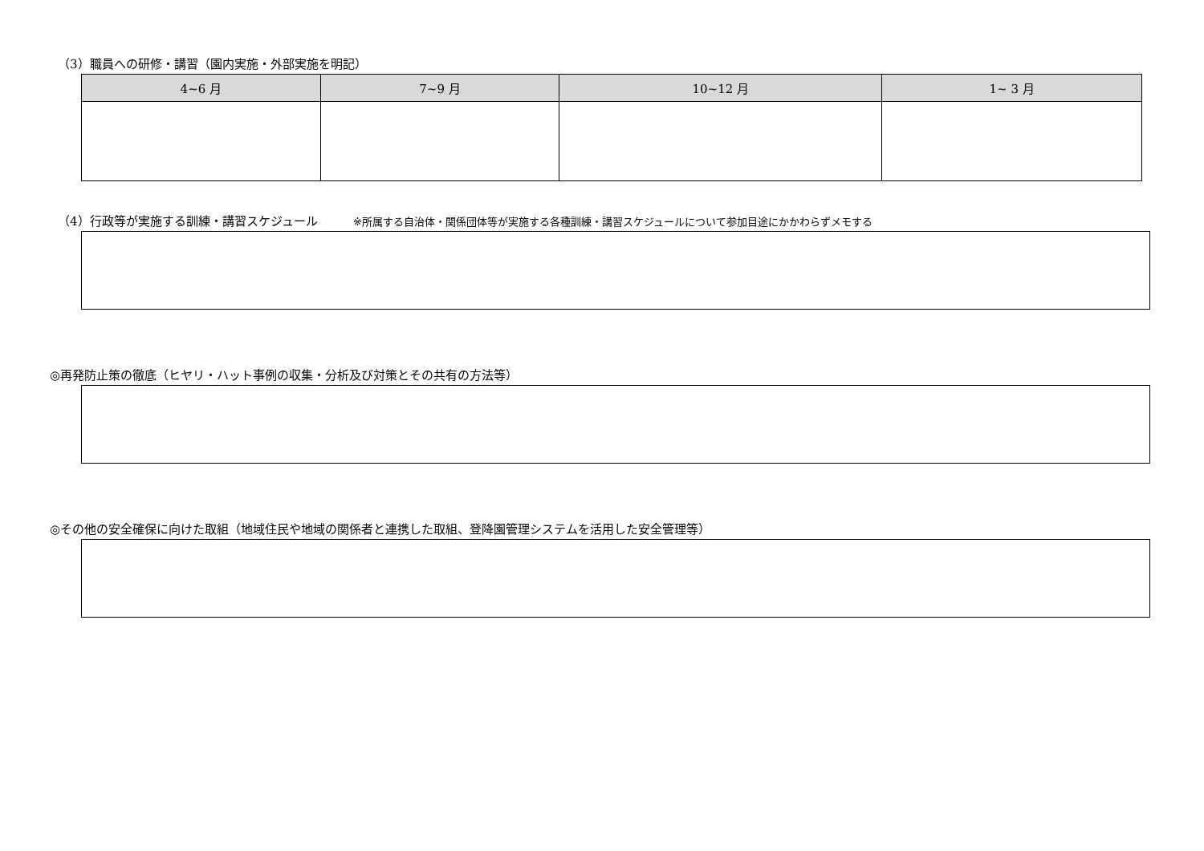（3）職員への研修・講習（園内実施・外部実施を明記）
| 4~6 月 | 7~9 月 | 10~12 月 | 1~ 3 月 |
| --- | --- | --- | --- |
（4）行政等が実施する訓練・講習スケジュール ※所属する自治体・関係団体等が実施する各種訓練・講習スケジュールについて参加目途にかかわらずメモする
◎再発防止策の徹底（ヒヤリ・ハット事例の収集・分析及び対策とその共有の方法等）
◎その他の安全確保に向けた取組（地域住民や地域の関係者と連携した取組、登降園管理システムを活用した安全管理等）